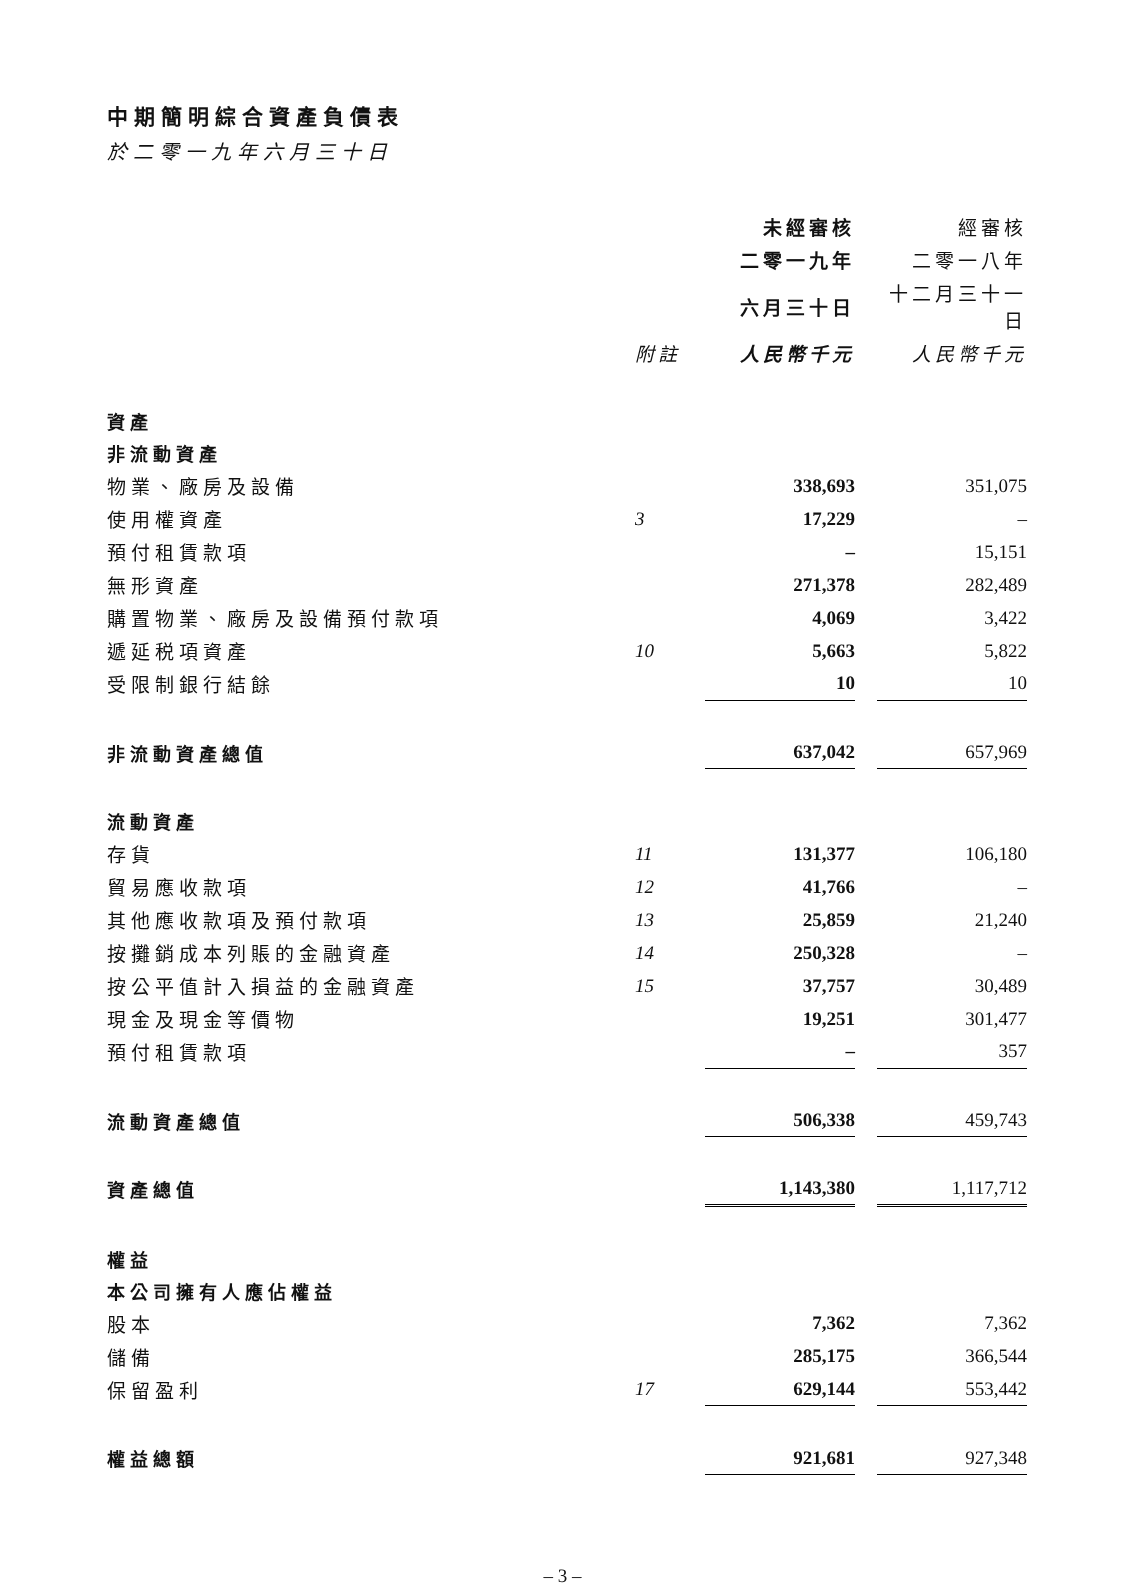中期簡明綜合資產負債表
於二零一九年六月三十日
| | | 未經審核 | | 經審核 |
| --- | --- | --- | --- | --- |
| | | 二零一九年 | | 二零一八年 |
| | | 六月三十日 | | 十二月三十一日 |
| | 附註 | 人民幣千元 | | 人民幣千元 |
| 資產 | | | | |
| 非流動資產 | | | | |
| 物業、廠房及設備 | | 338,693 | | 351,075 |
| 使用權資產 | 3 | 17,229 | | – |
| 預付租賃款項 | | – | | 15,151 |
| 無形資產 | | 271,378 | | 282,489 |
| 購置物業、廠房及設備預付款項 | | 4,069 | | 3,422 |
| 遞延税項資產 | 10 | 5,663 | | 5,822 |
| 受限制銀行結餘 | | 10 | | 10 |
| 非流動資產總值 | | 637,042 | | 657,969 |
| 流動資產 | | | | |
| 存貨 | 11 | 131,377 | | 106,180 |
| 貿易應收款項 | 12 | 41,766 | | – |
| 其他應收款項及預付款項 | 13 | 25,859 | | 21,240 |
| 按攤銷成本列賬的金融資產 | 14 | 250,328 | | – |
| 按公平值計入損益的金融資產 | 15 | 37,757 | | 30,489 |
| 現金及現金等價物 | | 19,251 | | 301,477 |
| 預付租賃款項 | | – | | 357 |
| 流動資產總值 | | 506,338 | | 459,743 |
| 資產總值 | | 1,143,380 | | 1,117,712 |
| 權益 | | | | |
| 本公司擁有人應佔權益 | | | | |
| 股本 | | 7,362 | | 7,362 |
| 儲備 | | 285,175 | | 366,544 |
| 保留盈利 | 17 | 629,144 | | 553,442 |
| 權益總額 | | 921,681 | | 927,348 |
– 3 –